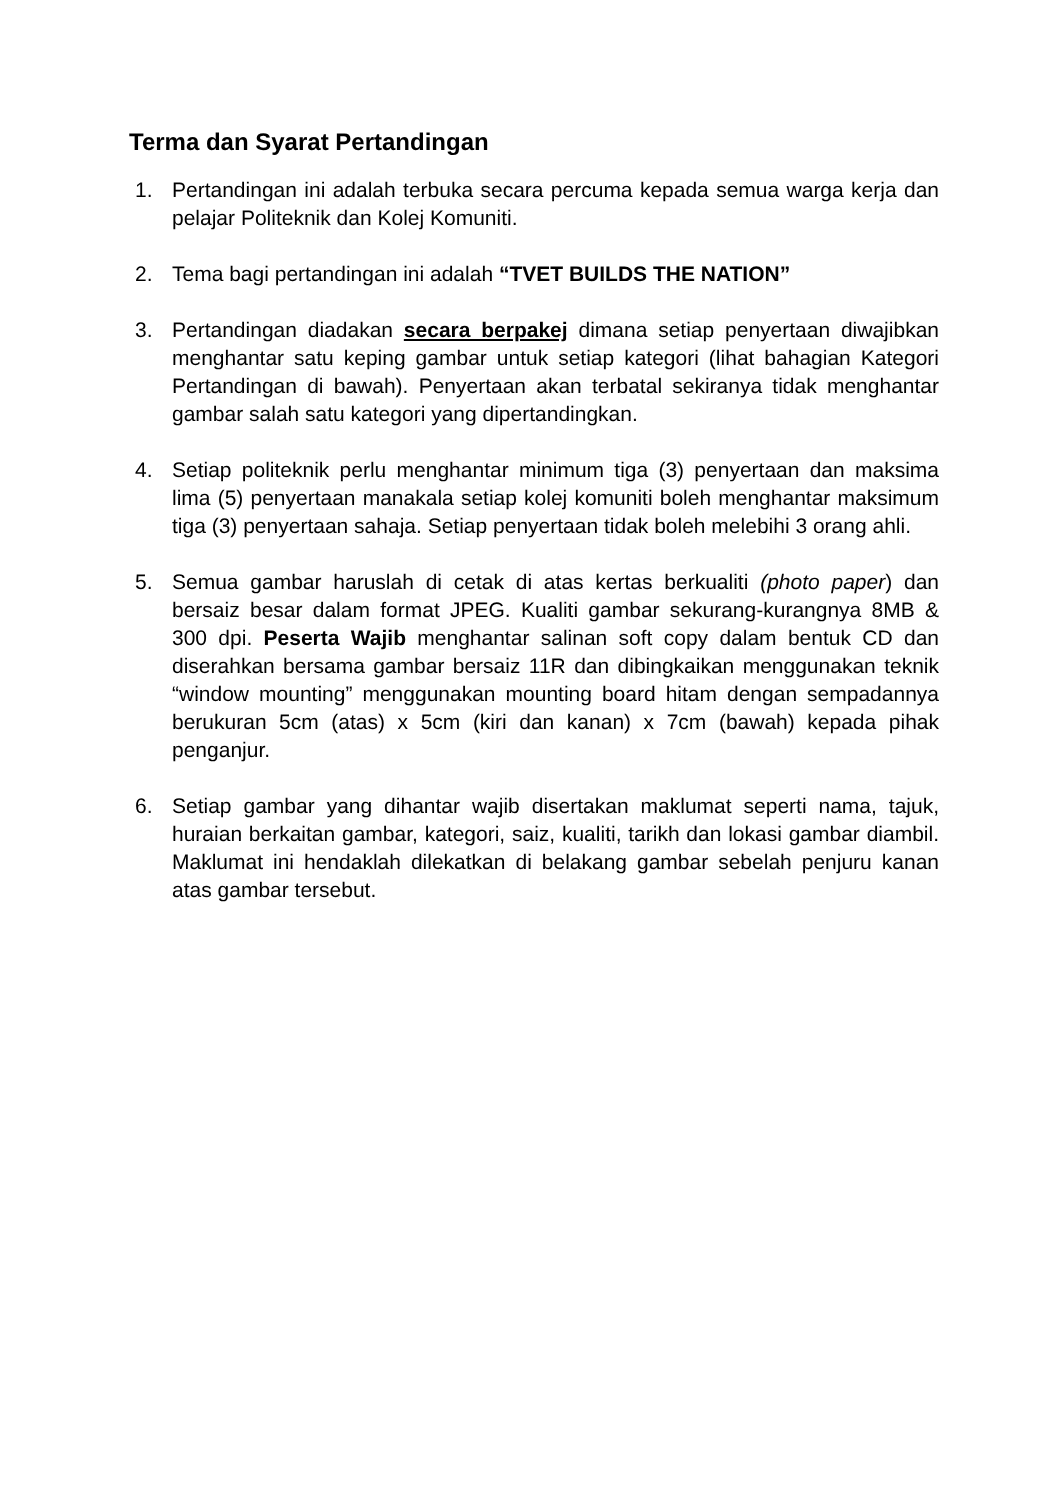Terma dan Syarat Pertandingan
1. Pertandingan ini adalah terbuka secara percuma kepada semua warga kerja dan pelajar Politeknik dan Kolej Komuniti.
2. Tema bagi pertandingan ini adalah “TVET BUILDS THE NATION”
3. Pertandingan diadakan secara berpakej dimana setiap penyertaan diwajibkan menghantar satu keping gambar untuk setiap kategori (lihat bahagian Kategori Pertandingan di bawah). Penyertaan akan terbatal sekiranya tidak menghantar gambar salah satu kategori yang dipertandingkan.
4. Setiap politeknik perlu menghantar minimum tiga (3) penyertaan dan maksima lima (5) penyertaan manakala setiap kolej komuniti boleh menghantar maksimum tiga (3) penyertaan sahaja. Setiap penyertaan tidak boleh melebihi 3 orang ahli.
5. Semua gambar haruslah di cetak di atas kertas berkualiti (photo paper) dan bersaiz besar dalam format JPEG. Kualiti gambar sekurang-kurangnya 8MB & 300 dpi. Peserta Wajib menghantar salinan soft copy dalam bentuk CD dan diserahkan bersama gambar bersaiz 11R dan dibingkaikan menggunakan teknik “window mounting” menggunakan mounting board hitam dengan sempadannya berukuran 5cm (atas) x 5cm (kiri dan kanan) x 7cm (bawah) kepada pihak penganjur.
6. Setiap gambar yang dihantar wajib disertakan maklumat seperti nama, tajuk, huraian berkaitan gambar, kategori, saiz, kualiti, tarikh dan lokasi gambar diambil. Maklumat ini hendaklah dilekatkan di belakang gambar sebelah penjuru kanan atas gambar tersebut.